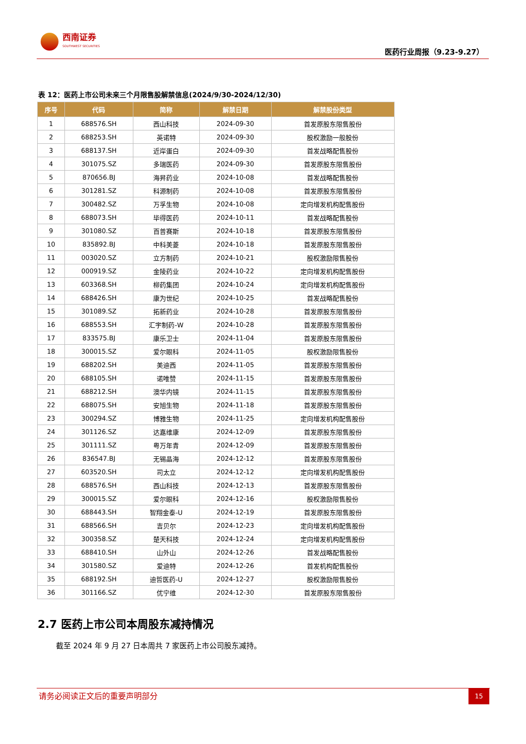西南证券
SOUTHWEST SECURITIES
医药行业周报（9.23-9.27）
表 12：医药上市公司未来三个月限售股解禁信息(2024/9/30-2024/12/30)
| 序号 | 代码 | 简称 | 解禁日期 | 解禁股份类型 |
| --- | --- | --- | --- | --- |
| 1 | 688576.SH | 西山科技 | 2024-09-30 | 首发原股东限售股份 |
| 2 | 688253.SH | 英诺特 | 2024-09-30 | 股权激励一般股份 |
| 3 | 688137.SH | 近岸蛋白 | 2024-09-30 | 首发战略配售股份 |
| 4 | 301075.SZ | 多瑞医药 | 2024-09-30 | 首发原股东限售股份 |
| 5 | 870656.BJ | 海昇药业 | 2024-10-08 | 首发战略配售股份 |
| 6 | 301281.SZ | 科源制药 | 2024-10-08 | 首发原股东限售股份 |
| 7 | 300482.SZ | 万孚生物 | 2024-10-08 | 定向增发机构配售股份 |
| 8 | 688073.SH | 毕得医药 | 2024-10-11 | 首发战略配售股份 |
| 9 | 301080.SZ | 百普赛斯 | 2024-10-18 | 首发原股东限售股份 |
| 10 | 835892.BJ | 中科美菱 | 2024-10-18 | 首发原股东限售股份 |
| 11 | 003020.SZ | 立方制药 | 2024-10-21 | 股权激励限售股份 |
| 12 | 000919.SZ | 金陵药业 | 2024-10-22 | 定向增发机构配售股份 |
| 13 | 603368.SH | 柳药集团 | 2024-10-24 | 定向增发机构配售股份 |
| 14 | 688426.SH | 康为世纪 | 2024-10-25 | 首发战略配售股份 |
| 15 | 301089.SZ | 拓新药业 | 2024-10-28 | 首发原股东限售股份 |
| 16 | 688553.SH | 汇宇制药-W | 2024-10-28 | 首发原股东限售股份 |
| 17 | 833575.BJ | 康乐卫士 | 2024-11-04 | 首发原股东限售股份 |
| 18 | 300015.SZ | 爱尔眼科 | 2024-11-05 | 股权激励限售股份 |
| 19 | 688202.SH | 美迪西 | 2024-11-05 | 首发原股东限售股份 |
| 20 | 688105.SH | 诺唯赞 | 2024-11-15 | 首发原股东限售股份 |
| 21 | 688212.SH | 澳华内镜 | 2024-11-15 | 首发原股东限售股份 |
| 22 | 688075.SH | 安旭生物 | 2024-11-18 | 首发原股东限售股份 |
| 23 | 300294.SZ | 博雅生物 | 2024-11-25 | 定向增发机构配售股份 |
| 24 | 301126.SZ | 达嘉维康 | 2024-12-09 | 首发原股东限售股份 |
| 25 | 301111.SZ | 粤万年青 | 2024-12-09 | 首发原股东限售股份 |
| 26 | 836547.BJ | 无锡晶海 | 2024-12-12 | 首发原股东限售股份 |
| 27 | 603520.SH | 司太立 | 2024-12-12 | 定向增发机构配售股份 |
| 28 | 688576.SH | 西山科技 | 2024-12-13 | 首发原股东限售股份 |
| 29 | 300015.SZ | 爱尔眼科 | 2024-12-16 | 股权激励限售股份 |
| 30 | 688443.SH | 智翔金泰-U | 2024-12-19 | 首发原股东限售股份 |
| 31 | 688566.SH | 吉贝尔 | 2024-12-23 | 定向增发机构配售股份 |
| 32 | 300358.SZ | 楚天科技 | 2024-12-24 | 定向增发机构配售股份 |
| 33 | 688410.SH | 山外山 | 2024-12-26 | 首发战略配售股份 |
| 34 | 301580.SZ | 爱迪特 | 2024-12-26 | 首发机构配售股份 |
| 35 | 688192.SH | 迪哲医药-U | 2024-12-27 | 股权激励限售股份 |
| 36 | 301166.SZ | 优宁维 | 2024-12-30 | 首发原股东限售股份 |
2.7 医药上市公司本周股东减持情况
截至 2024 年 9 月 27 日本周共 7 家医药上市公司股东减持。
请务必阅读正文后的重要声明部分 15